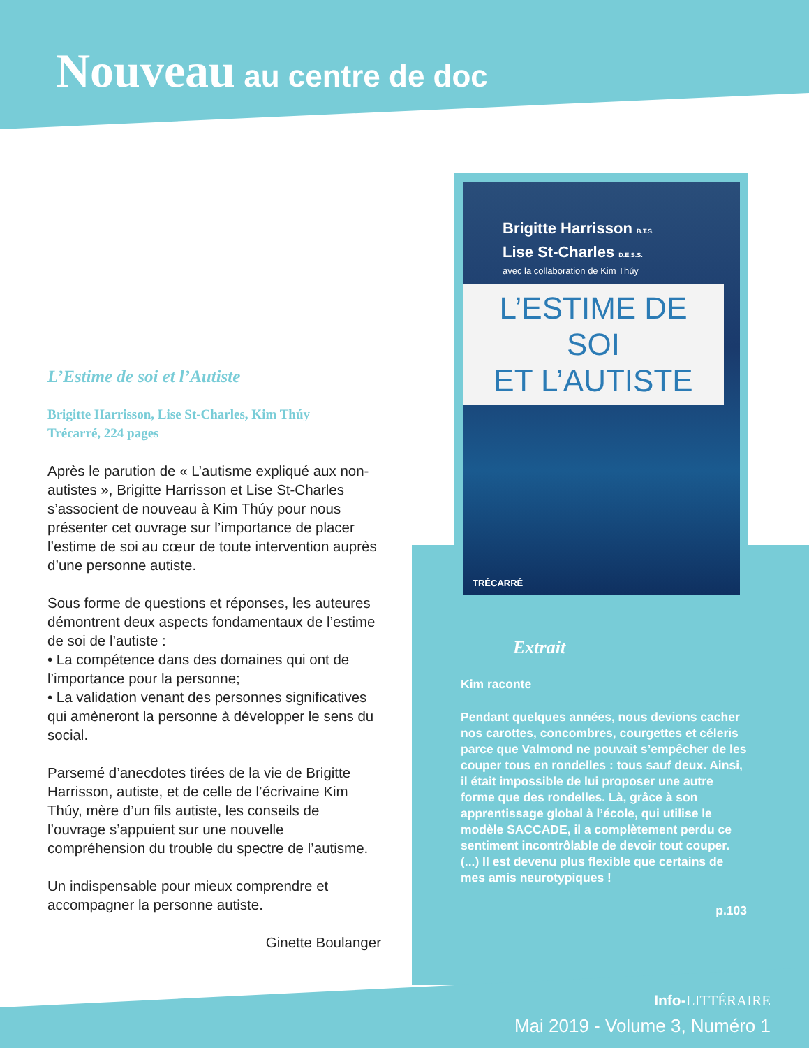Nouveau au centre de doc
Brigitte Harrisson B.T.S.
Lise St-Charles D.E.S.S.
avec la collaboration de Kim Thúy
L’ESTIME DE SOI
ET L’AUTISTE
TRÉCARRÉ
L’Estime de soi et l’Autiste
Brigitte Harrisson, Lise St-Charles, Kim Thúy
Trécarré, 224 pages
Après le parution de « L’autisme expliqué aux non-autistes », Brigitte Harrisson et Lise St-Charles s’associent de nouveau à Kim Thúy pour nous présenter cet ouvrage sur l’importance de placer l’estime de soi au cœur de toute intervention auprès d’une personne autiste.
Sous forme de questions et réponses, les auteures démontrent deux aspects fondamentaux de l’estime de soi de l’autiste :
• La compétence dans des domaines qui ont de l’importance pour la personne;
• La validation venant des personnes significatives qui amèneront la personne à développer le sens du social.
Parsemé d’anecdotes tirées de la vie de Brigitte Harrisson, autiste, et de celle de l’écrivaine Kim Thúy, mère d’un fils autiste, les conseils de l’ouvrage s’appuient sur une nouvelle compréhension du trouble du spectre de l’autisme.
Un indispensable pour mieux comprendre et accompagner la personne autiste.
Ginette Boulanger
Extrait
Kim raconte
Pendant quelques années, nous devions cacher nos carottes, concombres, courgettes et céleris parce que Valmond ne pouvait s’empêcher de les couper tous en rondelles : tous sauf deux. Ainsi, il était impossible de lui proposer une autre forme que des rondelles. Là, grâce à son apprentissage global à l’école, qui utilise le modèle SACCADE, il a complètement perdu ce sentiment incontrôlable de devoir tout couper. (...) Il est devenu plus flexible que certains de mes amis neurotypiques !
p.103
Info-LITTÉRAIRE
Mai 2019 - Volume 3, Numéro 1